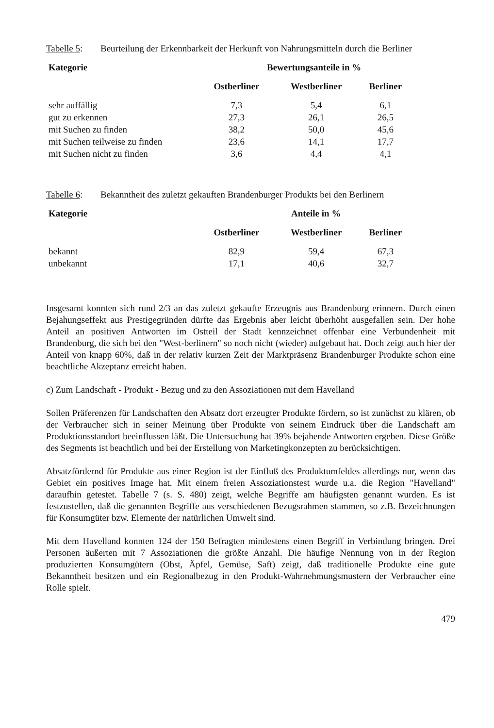Tabelle 5: Beurteilung der Erkennbarkeit der Herkunft von Nahrungsmitteln durch die Berliner
| Kategorie | Bewertungsanteile in % | | |
| --- | --- | --- | --- |
| | Ostberliner | Westberliner | Berliner |
| sehr auffällig | 7,3 | 5,4 | 6,1 |
| gut zu erkennen | 27,3 | 26,1 | 26,5 |
| mit Suchen zu finden | 38,2 | 50,0 | 45,6 |
| mit Suchen teilweise zu finden | 23,6 | 14,1 | 17,7 |
| mit Suchen nicht zu finden | 3,6 | 4,4 | 4,1 |
Tabelle 6: Bekanntheit des zuletzt gekauften Brandenburger Produkts bei den Berlinern
| Kategorie | Anteile in % | | |
| --- | --- | --- | --- |
| | Ostberliner | Westberliner | Berliner |
| bekannt | 82,9 | 59,4 | 67,3 |
| unbekannt | 17,1 | 40,6 | 32,7 |
Insgesamt konnten sich rund 2/3 an das zuletzt gekaufte Erzeugnis aus Brandenburg erinnern. Durch einen Bejahungseffekt aus Prestigegründen dürfte das Ergebnis aber leicht überhöht ausgefallen sein. Der hohe Anteil an positiven Antworten im Ostteil der Stadt kennzeichnet offenbar eine Verbundenheit mit Brandenburg, die sich bei den "West-berlinern" so noch nicht (wieder) aufgebaut hat. Doch zeigt auch hier der Anteil von knapp 60%, daß in der relativ kurzen Zeit der Marktpräsenz Brandenburger Produkte schon eine beachtliche Akzeptanz erreicht haben.
c) Zum Landschaft - Produkt - Bezug und zu den Assoziationen mit dem Havelland
Sollen Präferenzen für Landschaften den Absatz dort erzeugter Produkte fördern, so ist zunächst zu klären, ob der Verbraucher sich in seiner Meinung über Produkte von seinem Eindruck über die Landschaft am Produktionsstandort beeinflussen läßt. Die Untersuchung hat 39% bejahende Antworten ergeben. Diese Größe des Segments ist beachtlich und bei der Erstellung von Marketingkonzepten zu berücksichtigen.
Absatzfördernd für Produkte aus einer Region ist der Einfluß des Produktumfeldes allerdings nur, wenn das Gebiet ein positives Image hat. Mit einem freien Assoziationstest wurde u.a. die Region "Havelland" daraufhin getestet. Tabelle 7 (s. S. 480) zeigt, welche Begriffe am häufigsten genannt wurden. Es ist festzustellen, daß die genannten Begriffe aus verschiedenen Bezugsrahmen stammen, so z.B. Bezeichnungen für Konsumgüter bzw. Elemente der natürlichen Umwelt sind.
Mit dem Havelland konnten 124 der 150 Befragten mindestens einen Begriff in Verbindung bringen. Drei Personen äußerten mit 7 Assoziationen die größte Anzahl. Die häufige Nennung von in der Region produzierten Konsumgütern (Obst, Äpfel, Gemüse, Saft) zeigt, daß traditionelle Produkte eine gute Bekanntheit besitzen und ein Regionalbezug in den Produkt-Wahrnehmungsmustern der Verbraucher eine Rolle spielt.
479